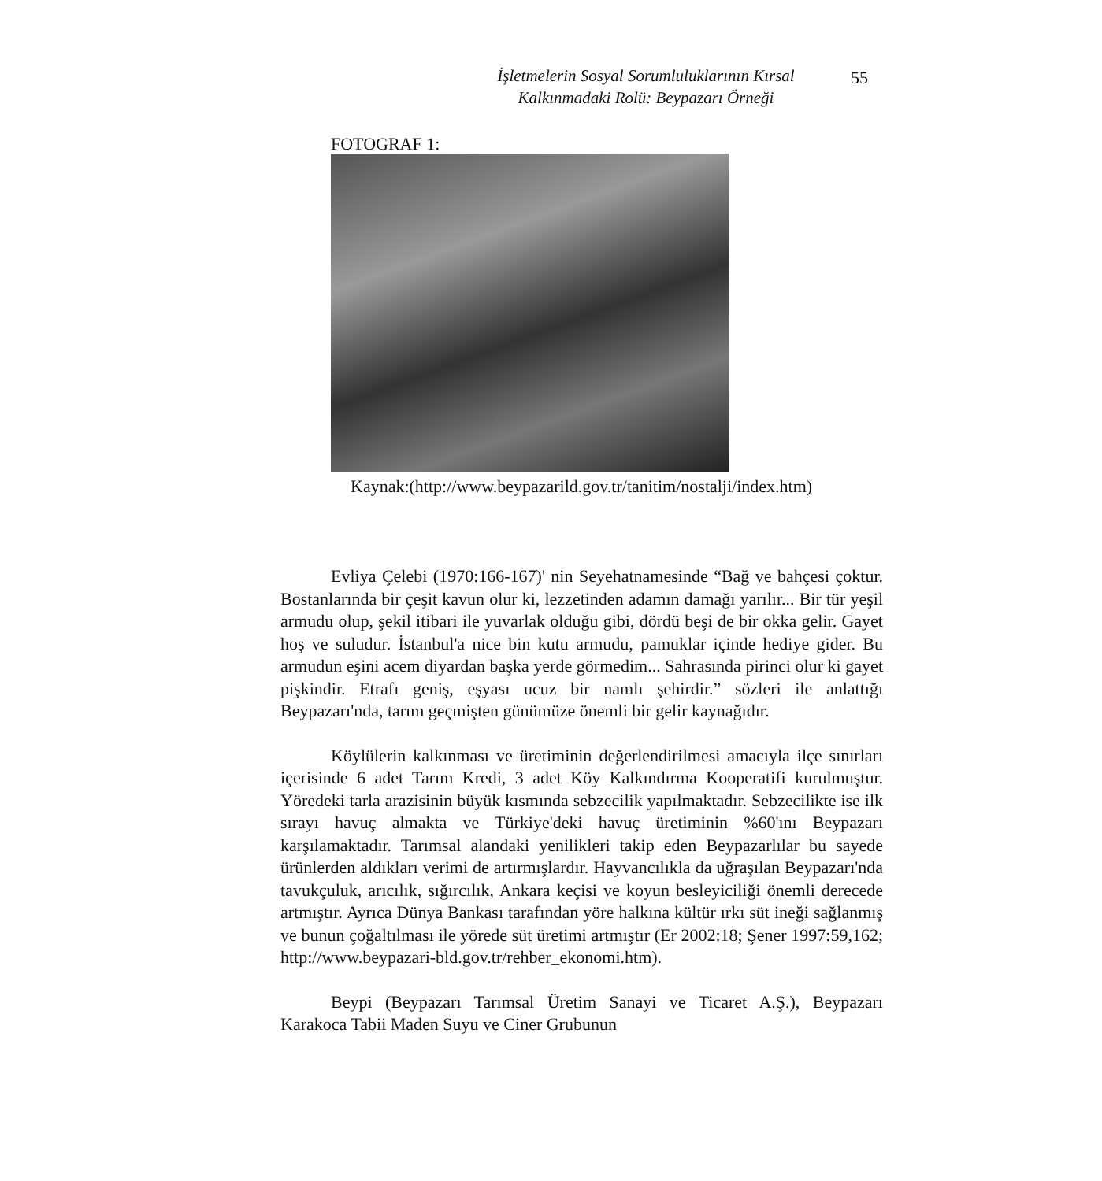İşletmelerin Sosyal Sorumluluklarının Kırsal
Kalkınmadaki Rolü: Beypazarı Örneği
55
FOTOGRAF 1:
Kaynak:(http://www.beypazarild.gov.tr/tanitim/nostalji/index.htm)
Evliya Çelebi (1970:166-167)' nin Seyehatnamesinde “Bağ ve bahçesi çoktur. Bostanlarında bir çeşit kavun olur ki, lezzetinden adamın damağı yarılır... Bir tür yeşil armudu olup, şekil itibari ile yuvarlak olduğu gibi, dördü beşi de bir okka gelir. Gayet hoş ve suludur. İstanbul'a nice bin kutu armudu, pamuklar içinde hediye gider. Bu armudun eşini acem diyardan başka yerde görmedim... Sahrasında pirinci olur ki gayet pişkindir. Etrafı geniş, eşyası ucuz bir namlı şehirdir.” sözleri ile anlattığı Beypazarı'nda, tarım geçmişten günümüze önemli bir gelir kaynağıdır.
Köylülerin kalkınması ve üretiminin değerlendirilmesi amacıyla ilçe sınırları içerisinde 6 adet Tarım Kredi, 3 adet Köy Kalkındırma Kooperatifi kurulmuştur. Yöredeki tarla arazisinin büyük kısmında sebzecilik yapılmaktadır. Sebzecilikte ise ilk sırayı havuç almakta ve Türkiye'deki havuç üretiminin %60'ını Beypazarı karşılamaktadır. Tarımsal alandaki yenilikleri takip eden Beypazarlılar bu sayede ürünlerden aldıkları verimi de artırmışlardır. Hayvancılıkla da uğraşılan Beypazarı'nda tavukçuluk, arıcılık, sığırcılık, Ankara keçisi ve koyun besleyiciliği önemli derecede artmıştır. Ayrıca Dünya Bankası tarafından yöre halkına kültür ırkı süt ineği sağlanmış ve bunun çoğaltılması ile yörede süt üretimi artmıştır (Er 2002:18; Şener 1997:59,162; http://www.beypazari-bld.gov.tr/rehber_ekonomi.htm).
Beypi (Beypazarı Tarımsal Üretim Sanayi ve Ticaret A.Ş.), Beypazarı Karakoca Tabii Maden Suyu ve Ciner Grubunun